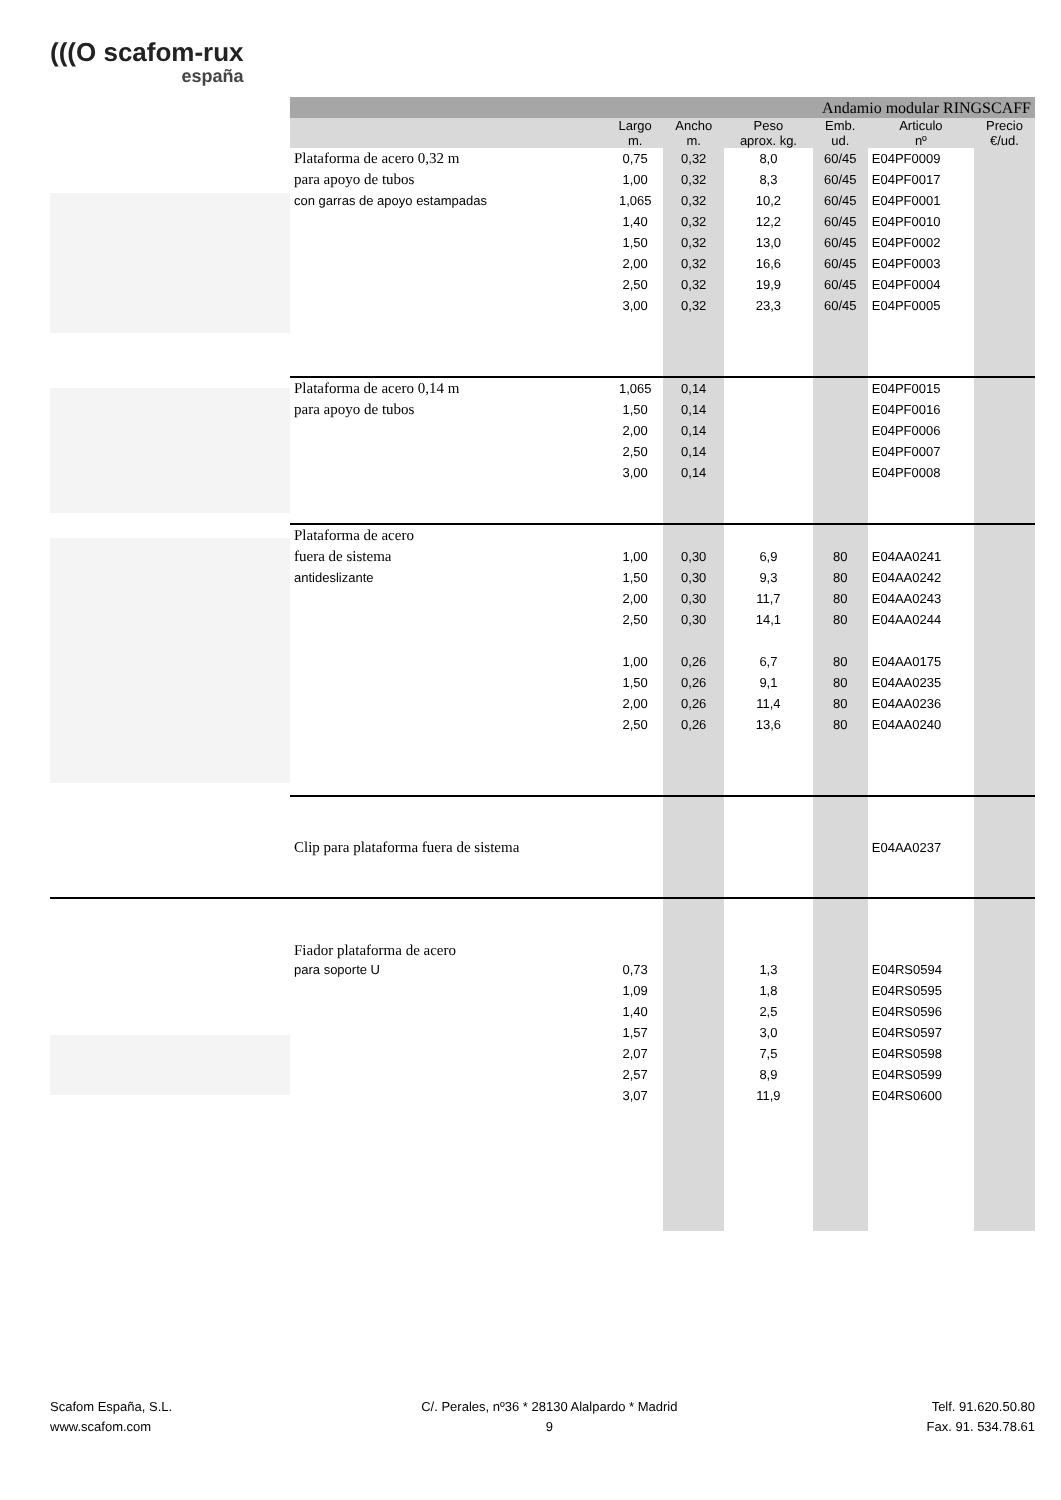(((O scafom-rux
españa
| | Andamio modular RINGSCAFF | | | | | | |
| | | Largo m. | Ancho m. | Peso aprox. kg. | Emb. ud. | Articulo nº | Precio €/ud. |
| | Plataforma de acero 0,32 m | 0,75 | 0,32 | 8,0 | 60/45 | E04PF0009 | |
| | para apoyo de tubos | 1,00 | 0,32 | 8,3 | 60/45 | E04PF0017 | |
| | con garras de apoyo estampadas | 1,065 | 0,32 | 10,2 | 60/45 | E04PF0001 | |
| | | 1,40 | 0,32 | 12,2 | 60/45 | E04PF0010 | |
| | | 1,50 | 0,32 | 13,0 | 60/45 | E04PF0002 | |
| | | 2,00 | 0,32 | 16,6 | 60/45 | E04PF0003 | |
| | | 2,50 | 0,32 | 19,9 | 60/45 | E04PF0004 | |
| | | 3,00 | 0,32 | 23,3 | 60/45 | E04PF0005 | |
| | Plataforma de acero 0,14 m | 1,065 | 0,14 | | | E04PF0015 | |
| | para apoyo de tubos | 1,50 | 0,14 | | | E04PF0016 | |
| | | 2,00 | 0,14 | | | E04PF0006 | |
| | | 2,50 | 0,14 | | | E04PF0007 | |
| | | 3,00 | 0,14 | | | E04PF0008 | |
| | Plataforma de acero | | | | | | |
| | fuera de sistema | 1,00 | 0,30 | 6,9 | 80 | E04AA0241 | |
| | antideslizante | 1,50 | 0,30 | 9,3 | 80 | E04AA0242 | |
| | | 2,00 | 0,30 | 11,7 | 80 | E04AA0243 | |
| | | 2,50 | 0,30 | 14,1 | 80 | E04AA0244 | |
| | | 1,00 | 0,26 | 6,7 | 80 | E04AA0175 | |
| | | 1,50 | 0,26 | 9,1 | 80 | E04AA0235 | |
| | | 2,00 | 0,26 | 11,4 | 80 | E04AA0236 | |
| | | 2,50 | 0,26 | 13,6 | 80 | E04AA0240 | |
| | Clip para plataforma fuera de sistema | | | | | E04AA0237 | |
| | Fiador plataforma de acero | | | | | | |
| | para soporte U | 0,73 | | 1,3 | | E04RS0594 | |
| | | 1,09 | | 1,8 | | E04RS0595 | |
| | | 1,40 | | 2,5 | | E04RS0596 | |
| | | 1,57 | | 3,0 | | E04RS0597 | |
| | | 2,07 | | 7,5 | | E04RS0598 | |
| | | 2,57 | | 8,9 | | E04RS0599 | |
| | | 3,07 | | 11,9 | | E04RS0600 | |
Scafom España, S.L.
www.scafom.com
C/. Perales, nº36 * 28130 Alalpardo * Madrid
9
Telf. 91.620.50.80
Fax. 91. 534.78.61